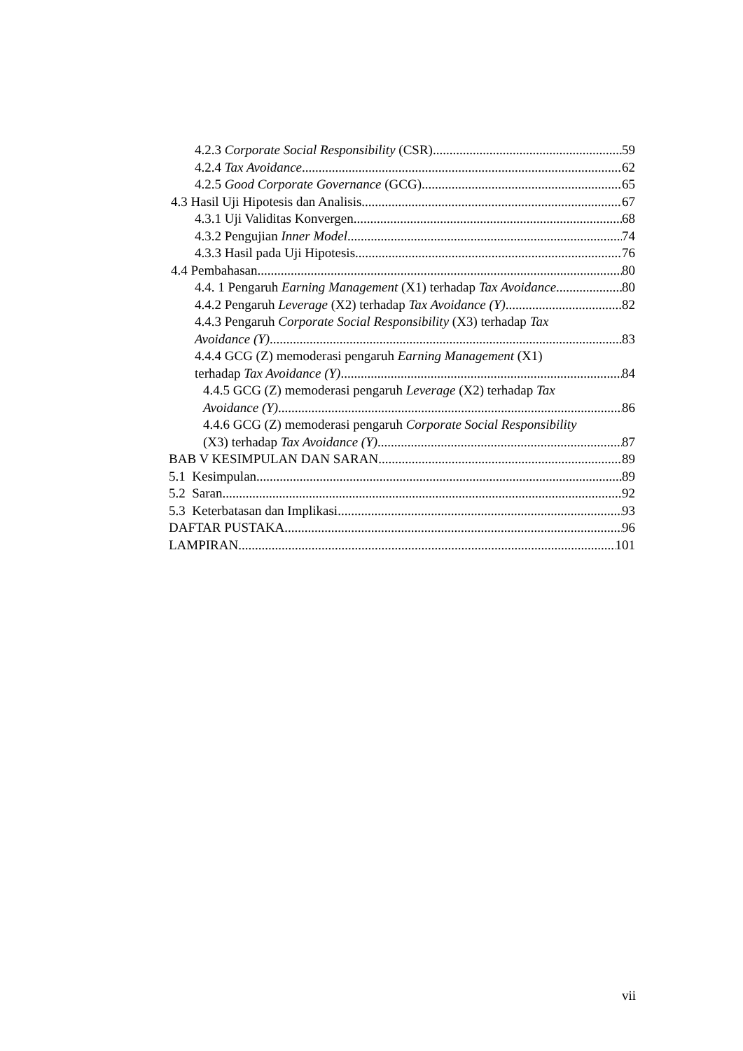4.2.3 Corporate Social Responsibility (CSR) 59
4.2.4 Tax Avoidance 62
4.2.5 Good Corporate Governance (GCG) 65
4.3 Hasil Uji Hipotesis dan Analisis 67
4.3.1 Uji Validitas Konvergen 68
4.3.2 Pengujian Inner Model 74
4.3.3 Hasil pada Uji Hipotesis 76
4.4 Pembahasan 80
4.4. 1 Pengaruh Earning Management (X1) terhadap Tax Avoidance 80
4.4.2 Pengaruh Leverage (X2) terhadap Tax Avoidance (Y) 82
4.4.3 Pengaruh Corporate Social Responsibility (X3) terhadap Tax
Avoidance (Y) 83
4.4.4 GCG (Z) memoderasi pengaruh Earning Management (X1)
terhadap Tax Avoidance (Y) 84
4.4.5 GCG (Z) memoderasi pengaruh Leverage (X2) terhadap Tax
Avoidance (Y) 86
4.4.6 GCG (Z) memoderasi pengaruh Corporate Social Responsibility
(X3) terhadap Tax Avoidance (Y) 87
BAB V KESIMPULAN DAN SARAN 89
5.1 Kesimpulan 89
5.2 Saran 92
5.3 Keterbatasan dan Implikasi 93
DAFTAR PUSTAKA 96
LAMPIRAN 101
vii